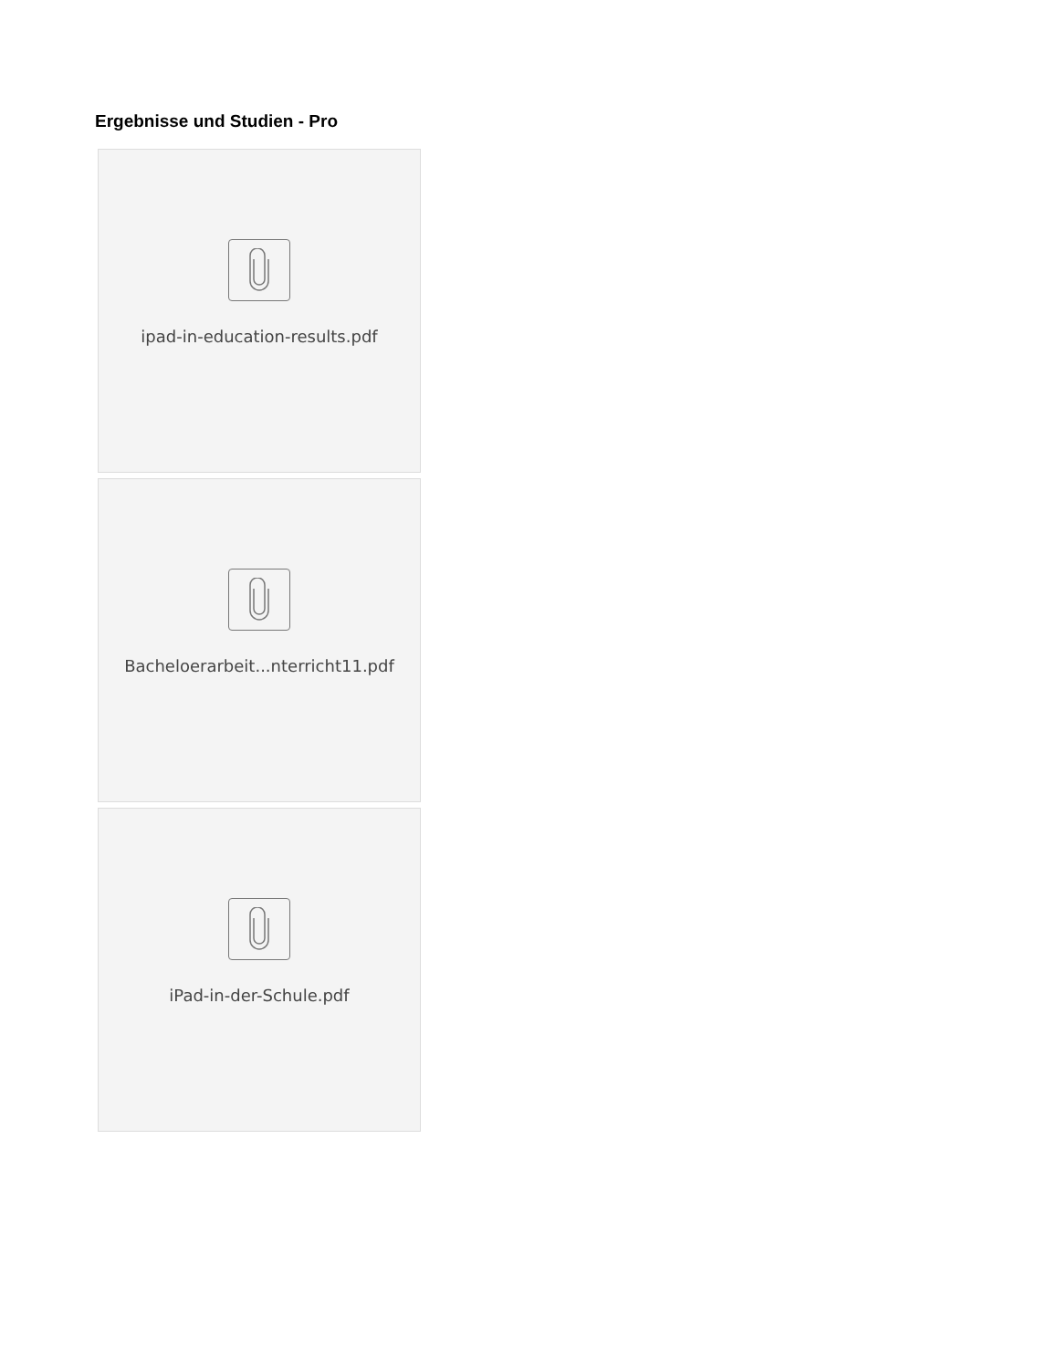Ergebnisse und Studien - Pro
ipad-in-education-results.pdf
Bacheloerarbeit...nterricht11.pdf
iPad-in-der-Schule.pdf